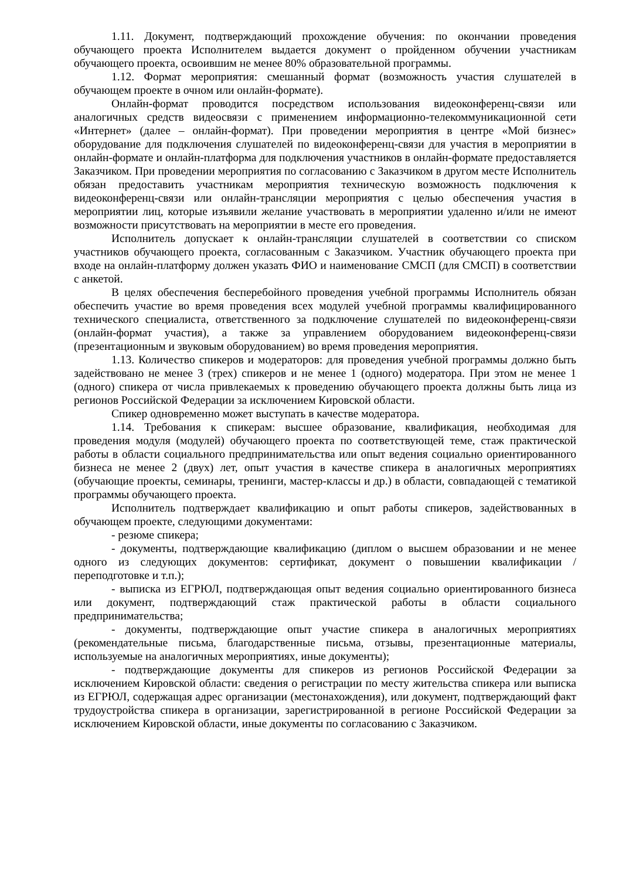1.11. Документ, подтверждающий прохождение обучения: по окончании проведения обучающего проекта Исполнителем выдается документ о пройденном обучении участникам обучающего проекта, освоившим не менее 80% образовательной программы.
1.12. Формат мероприятия: смешанный формат (возможность участия слушателей в обучающем проекте в очном или онлайн-формате).
Онлайн-формат проводится посредством использования видеоконференц-связи или аналогичных средств видеосвязи с применением информационно-телекоммуникационной сети «Интернет» (далее – онлайн-формат). При проведении мероприятия в центре «Мой бизнес» оборудование для подключения слушателей по видеоконференц-связи для участия в мероприятии в онлайн-формате и онлайн-платформа для подключения участников в онлайн-формате предоставляется Заказчиком. При проведении мероприятия по согласованию с Заказчиком в другом месте Исполнитель обязан предоставить участникам мероприятия техническую возможность подключения к видеоконференц-связи или онлайн-трансляции мероприятия с целью обеспечения участия в мероприятии лиц, которые изъявили желание участвовать в мероприятии удаленно и/или не имеют возможности присутствовать на мероприятии в месте его проведения.
Исполнитель допускает к онлайн-трансляции слушателей в соответствии со списком участников обучающего проекта, согласованным с Заказчиком. Участник обучающего проекта при входе на онлайн-платформу должен указать ФИО и наименование СМСП (для СМСП) в соответствии с анкетой.
В целях обеспечения бесперебойного проведения учебной программы Исполнитель обязан обеспечить участие во время проведения всех модулей учебной программы квалифицированного технического специалиста, ответственного за подключение слушателей по видеоконференц-связи (онлайн-формат участия), а также за управлением оборудованием видеоконференц-связи (презентационным и звуковым оборудованием) во время проведения мероприятия.
1.13. Количество спикеров и модераторов: для проведения учебной программы должно быть задействовано не менее 3 (трех) спикеров и не менее 1 (одного) модератора. При этом не менее 1 (одного) спикера от числа привлекаемых к проведению обучающего проекта должны быть лица из регионов Российской Федерации за исключением Кировской области.
Спикер одновременно может выступать в качестве модератора.
1.14. Требования к спикерам: высшее образование, квалификация, необходимая для проведения модуля (модулей) обучающего проекта по соответствующей теме, стаж практической работы в области социального предпринимательства или опыт ведения социально ориентированного бизнеса не менее 2 (двух) лет, опыт участия в качестве спикера в аналогичных мероприятиях (обучающие проекты, семинары, тренинги, мастер-классы и др.) в области, совпадающей с тематикой программы обучающего проекта.
Исполнитель подтверждает квалификацию и опыт работы спикеров, задействованных в обучающем проекте, следующими документами:
- резюме спикера;
- документы, подтверждающие квалификацию (диплом о высшем образовании и не менее одного из следующих документов: сертификат, документ о повышении квалификации / переподготовке и т.п.);
- выписка из ЕГРЮЛ, подтверждающая опыт ведения социально ориентированного бизнеса или документ, подтверждающий стаж практической работы в области социального предпринимательства;
- документы, подтверждающие опыт участие спикера в аналогичных мероприятиях (рекомендательные письма, благодарственные письма, отзывы, презентационные материалы, используемые на аналогичных мероприятиях, иные документы);
- подтверждающие документы для спикеров из регионов Российской Федерации за исключением Кировской области: сведения о регистрации по месту жительства спикера или выписка из ЕГРЮЛ, содержащая адрес организации (местонахождения), или документ, подтверждающий факт трудоустройства спикера в организации, зарегистрированной в регионе Российской Федерации за исключением Кировской области, иные документы по согласованию с Заказчиком.